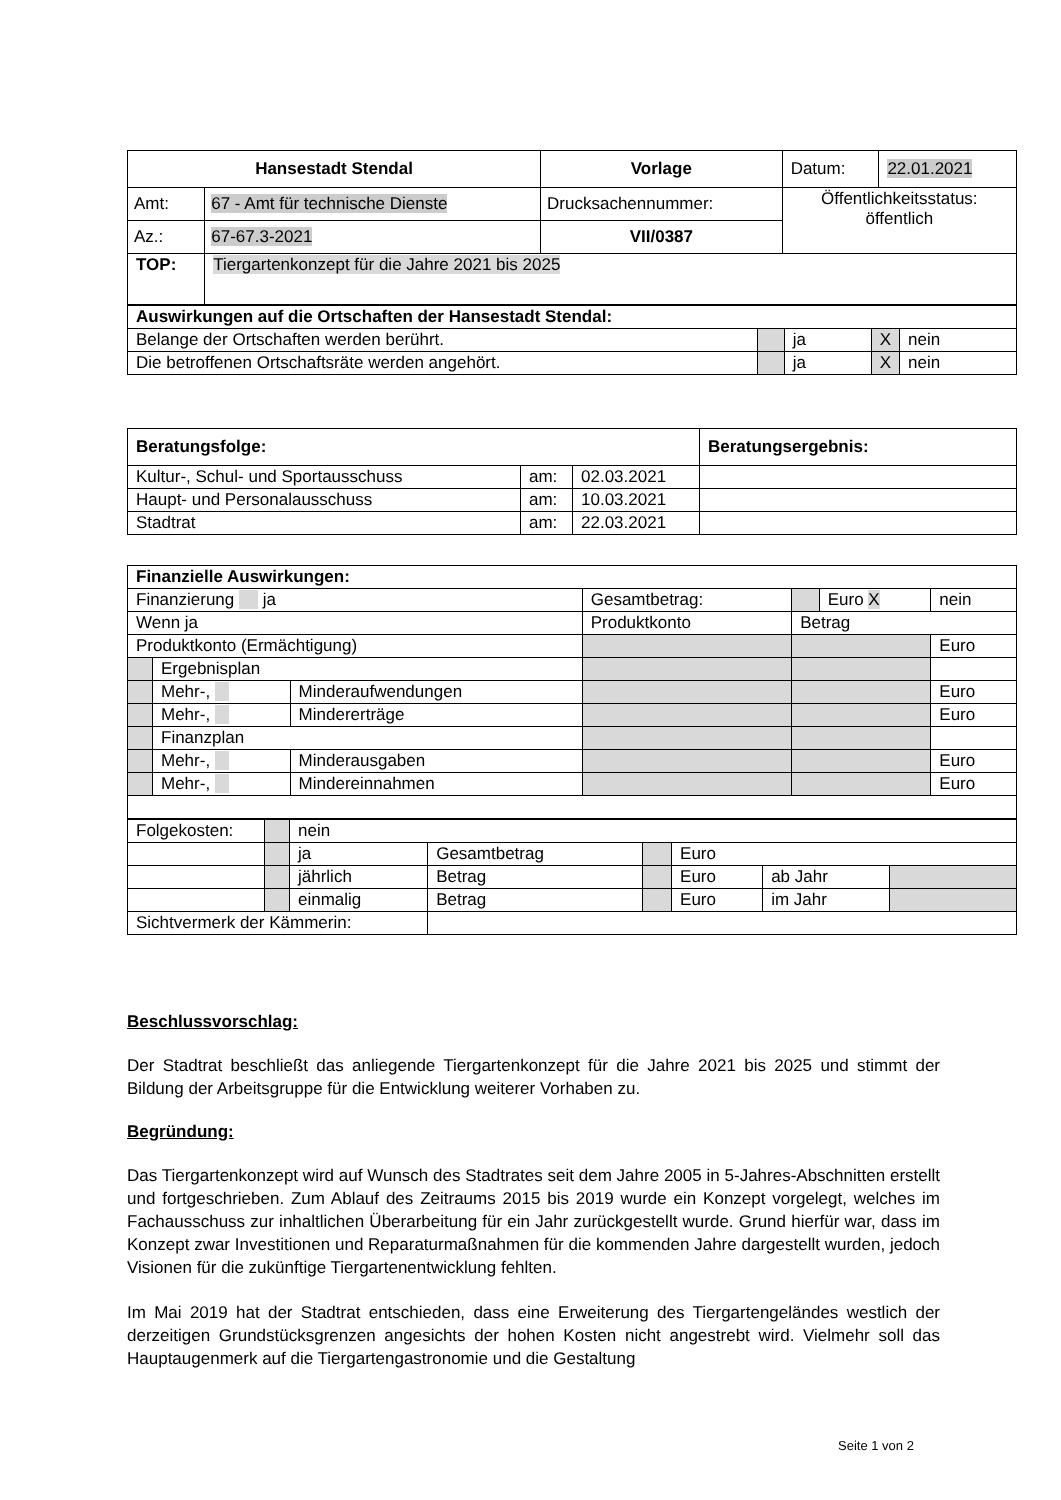| Hansestadt Stendal | | Vorlage | Datum: | 22.01.2021 |
| Amt: | 67 - Amt für technische Dienste | Drucksachennummer: | Öffentlichkeitsstatus: öffentlich | |
| Az.: | 67-67.3-2021 | VII/0387 | | |
| TOP: | Tiergartenkonzept für die Jahre 2021 bis 2025 | | | |
| Auswirkungen auf die Ortschaften der Hansestadt Stendal: | | | | |
| Belange der Ortschaften werden berührt. | | ja | X | nein |
| Die betroffenen Ortschaftsräte werden angehört. | | ja | X | nein |
| Beratungsfolge: | | | Beratungsergebnis: |
| Kultur-, Schul- und Sportausschuss | am: | 02.03.2021 | |
| Haupt- und Personalausschuss | am: | 10.03.2021 | |
| Stadtrat | am: | 22.03.2021 | |
| Finanzielle Auswirkungen: | | | | | | |
| Finanzierung ja | | | Gesamtbetrag: | | Euro X | nein |
| Wenn ja | | | Produktkonto | Betrag | | |
| Produktkonto (Ermächtigung) | | | | | | Euro |
| | Ergebnisplan | | | | | |
| | Mehr-, | Minderaufwendungen | | | | Euro |
| | Mehr-, | Mindererträge | | | | Euro |
| | Finanzplan | | | | | |
| | Mehr-, | Minderausgaben | | | | Euro |
| | Mehr-, | Mindereinnahmen | | | | Euro |
| Folgekosten: | | nein | | | | | |
| | | ja | Gesamtbetrag | | Euro | | |
| | | jährlich | Betrag | | Euro | ab Jahr | |
| | | einmalig | Betrag | | Euro | im Jahr | |
| Sichtvermerk der Kämmerin: | | | | | | | |
Beschlussvorschlag:
Der Stadtrat beschließt das anliegende Tiergartenkonzept für die Jahre 2021 bis 2025 und stimmt der Bildung der Arbeitsgruppe für die Entwicklung weiterer Vorhaben zu.
Begründung:
Das Tiergartenkonzept wird auf Wunsch des Stadtrates seit dem Jahre 2005 in 5-Jahres-Abschnitten erstellt und fortgeschrieben. Zum Ablauf des Zeitraums 2015 bis 2019 wurde ein Konzept vorgelegt, welches im Fachausschuss zur inhaltlichen Überarbeitung für ein Jahr zurückgestellt wurde. Grund hierfür war, dass im Konzept zwar Investitionen und Reparaturmaßnahmen für die kommenden Jahre dargestellt wurden, jedoch Visionen für die zukünftige Tiergartenentwicklung fehlten.
Im Mai 2019 hat der Stadtrat entschieden, dass eine Erweiterung des Tiergartengeländes westlich der derzeitigen Grundstücksgrenzen angesichts der hohen Kosten nicht angestrebt wird. Vielmehr soll das Hauptaugenmerk auf die Tiergartengastronomie und die Gestaltung
Seite 1 von 2